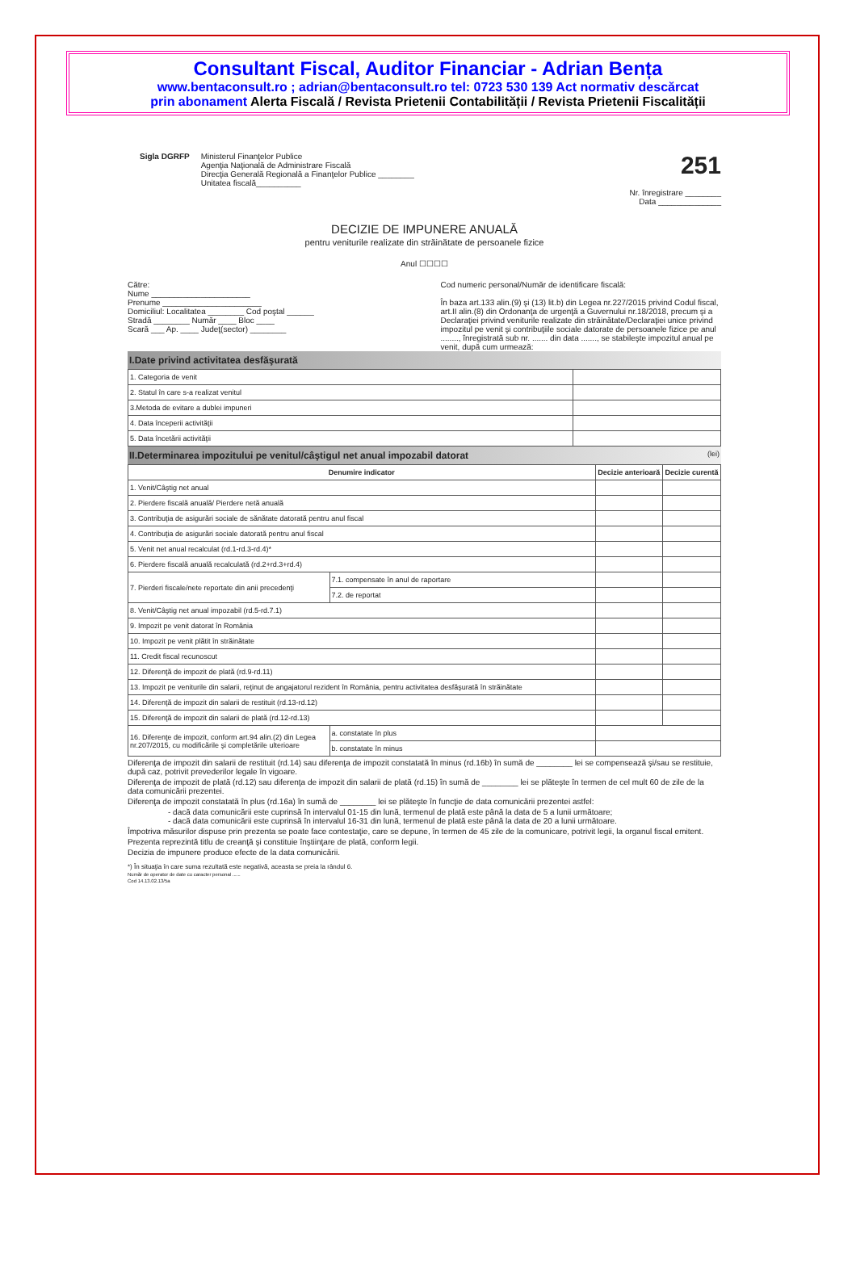Consultant Fiscal, Auditor Financiar - Adrian Bența
www.bentaconsult.ro ; adrian@bentaconsult.ro tel: 0723 530 139 Act normativ descărcat
prin abonament Alerta Fiscală / Revista Prietenii Contabilității / Revista Prietenii Fiscalității
Sigla DGRFP Ministerul Finanţelor Publice
Agenţia Naţională de Administrare Fiscală
Direcţia Generală Regională a Finanţelor Publice ________
Unitatea fiscală__________
251
Nr. înregistrare ________
Data ______________
DECIZIE DE IMPUNERE ANUALĂ
pentru veniturile realizate din străinătate de persoanele fizice
Anul ☐☐☐☐
Către:
Nume ______________________
Prenume ______________________
Domiciliul: Localitatea ________ Cod poştal ______
Stradă ________ Număr ____ Bloc ____
Scară ___ Ap. ____ Judeţ(sector) ________
Cod numeric personal/Număr de identificare fiscală:
În baza art.133 alin.(9) şi (13) lit.b) din Legea nr.227/2015 privind Codul fiscal, art.II alin.(8) din Ordonanţa de urgenţă a Guvernului nr.18/2018, precum şi a Declaraţiei privind veniturile realizate din străinătate/Declaraţiei unice privind impozitul pe venit şi contribuţiile sociale datorate de persoanele fizice pe anul ........, înregistrată sub nr. ....... din data ......., se stabileşte impozitul anual pe venit, după cum urmează:
I.Date privind activitatea desfăşurată
| 1. Categoria de venit | |
| 2. Statul în care s-a realizat venitul | |
| 3.Metoda de evitare a dublei impuneri | |
| 4. Data începerii activităţii | |
| 5. Data încetării activităţii | |
II.Determinarea impozitului pe venitul/câştigul net anual impozabil datorat (lei)
| Denumire indicator | | Decizie anterioară | Decizie curentă |
| --- | --- | --- | --- |
| 1. Venit/Câştig net anual | | | |
| 2. Pierdere fiscală anuală/ Pierdere netă anuală | | | |
| 3. Contribuţia de asigurări sociale de sănătate datorată pentru anul fiscal | | | |
| 4. Contribuţia de asigurări sociale datorată pentru anul fiscal | | | |
| 5. Venit net anual recalculat (rd.1-rd.3-rd.4)* | | | |
| 6. Pierdere fiscală anuală recalculată (rd.2+rd.3+rd.4) | | | |
| 7. Pierderi fiscale/nete reportate din anii precedenţi | 7.1. compensate în anul de raportare | | |
| | 7.2. de reportat | | |
| 8. Venit/Câştig net anual impozabil (rd.5-rd.7.1) | | | |
| 9. Impozit pe venit datorat în România | | | |
| 10. Impozit pe venit plătit în străinătate | | | |
| 11. Credit fiscal recunoscut | | | |
| 12. Diferenţă de impozit de plată (rd.9-rd.11) | | | |
| 13. Impozit pe veniturile din salarii, reţinut de angajatorul rezident în România, pentru activitatea desfăşurată în străinătate | | | |
| 14. Diferenţă de impozit din salarii de restituit (rd.13-rd.12) | | | |
| 15. Diferenţă de impozit din salarii de plată (rd.12-rd.13) | | | |
| 16. Diferenţe de impozit, conform art.94 alin.(2) din Legea nr.207/2015, cu modificările şi completările ulterioare | a. constatate în plus | | |
| | b. constatate în minus | | |
Diferenţa de impozit din salarii de restituit (rd.14) sau diferenţa de impozit constatată în minus (rd.16b) în sumă de ________ lei se compensează şi/sau se restituie, după caz, potrivit prevederilor legale în vigoare.
Diferenţa de impozit de plată (rd.12) sau diferenţa de impozit din salarii de plată (rd.15) în sumă de ________ lei se plăteşte în termen de cel mult 60 de zile de la data comunicării prezentei.
Diferenţa de impozit constatată în plus (rd.16a) în sumă de ________ lei se plăteşte în funcţie de data comunicării prezentei astfel:
- dacă data comunicării este cuprinsă în intervalul 01-15 din lună, termenul de plată este până la data de 5 a lunii următoare;
- dacă data comunicării este cuprinsă în intervalul 16-31 din lună, termenul de plată este până la data de 20 a lunii următoare.
Împotriva măsurilor dispuse prin prezenta se poate face contestaţie, care se depune, în termen de 45 zile de la comunicare, potrivit legii, la organul fiscal emitent.
Prezenta reprezintă titlu de creanţă şi constituie înştiinţare de plată, conform legii.
Decizia de impunere produce efecte de la data comunicării.
*) În situaţia în care suma rezultată este negativă, aceasta se preia la rândul 6.
Număr de operator de date cu caracter personal ......
Cod 14.13.02.13/5a